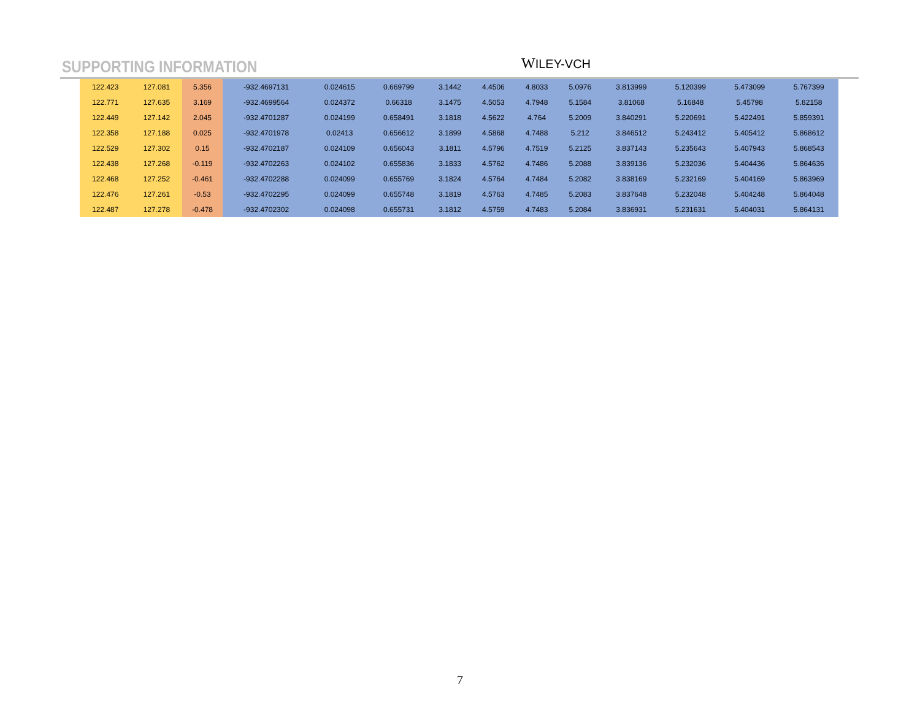SUPPORTING INFORMATION WILEY-VCH
| 122.423 | 127.081 | 5.356 | -932.4697131 | 0.024615 | 0.669799 | 3.1442 | 4.4506 | 4.8033 | 5.0976 | 3.813999 | 5.120399 | 5.473099 | 5.767399 |
| 122.771 | 127.635 | 3.169 | -932.4699564 | 0.024372 | 0.66318 | 3.1475 | 4.5053 | 4.7948 | 5.1584 | 3.81068 | 5.16848 | 5.45798 | 5.82158 |
| 122.449 | 127.142 | 2.045 | -932.4701287 | 0.024199 | 0.658491 | 3.1818 | 4.5622 | 4.764 | 5.2009 | 3.840291 | 5.220691 | 5.422491 | 5.859391 |
| 122.358 | 127.188 | 0.025 | -932.4701978 | 0.02413 | 0.656612 | 3.1899 | 4.5868 | 4.7488 | 5.212 | 3.846512 | 5.243412 | 5.405412 | 5.868612 |
| 122.529 | 127.302 | 0.15 | -932.4702187 | 0.024109 | 0.656043 | 3.1811 | 4.5796 | 4.7519 | 5.2125 | 3.837143 | 5.235643 | 5.407943 | 5.868543 |
| 122.438 | 127.268 | -0.119 | -932.4702263 | 0.024102 | 0.655836 | 3.1833 | 4.5762 | 4.7486 | 5.2088 | 3.839136 | 5.232036 | 5.404436 | 5.864636 |
| 122.468 | 127.252 | -0.461 | -932.4702288 | 0.024099 | 0.655769 | 3.1824 | 4.5764 | 4.7484 | 5.2082 | 3.838169 | 5.232169 | 5.404169 | 5.863969 |
| 122.476 | 127.261 | -0.53 | -932.4702295 | 0.024099 | 0.655748 | 3.1819 | 4.5763 | 4.7485 | 5.2083 | 3.837648 | 5.232048 | 5.404248 | 5.864048 |
| 122.487 | 127.278 | -0.478 | -932.4702302 | 0.024098 | 0.655731 | 3.1812 | 4.5759 | 4.7483 | 5.2084 | 3.836931 | 5.231631 | 5.404031 | 5.864131 |
7